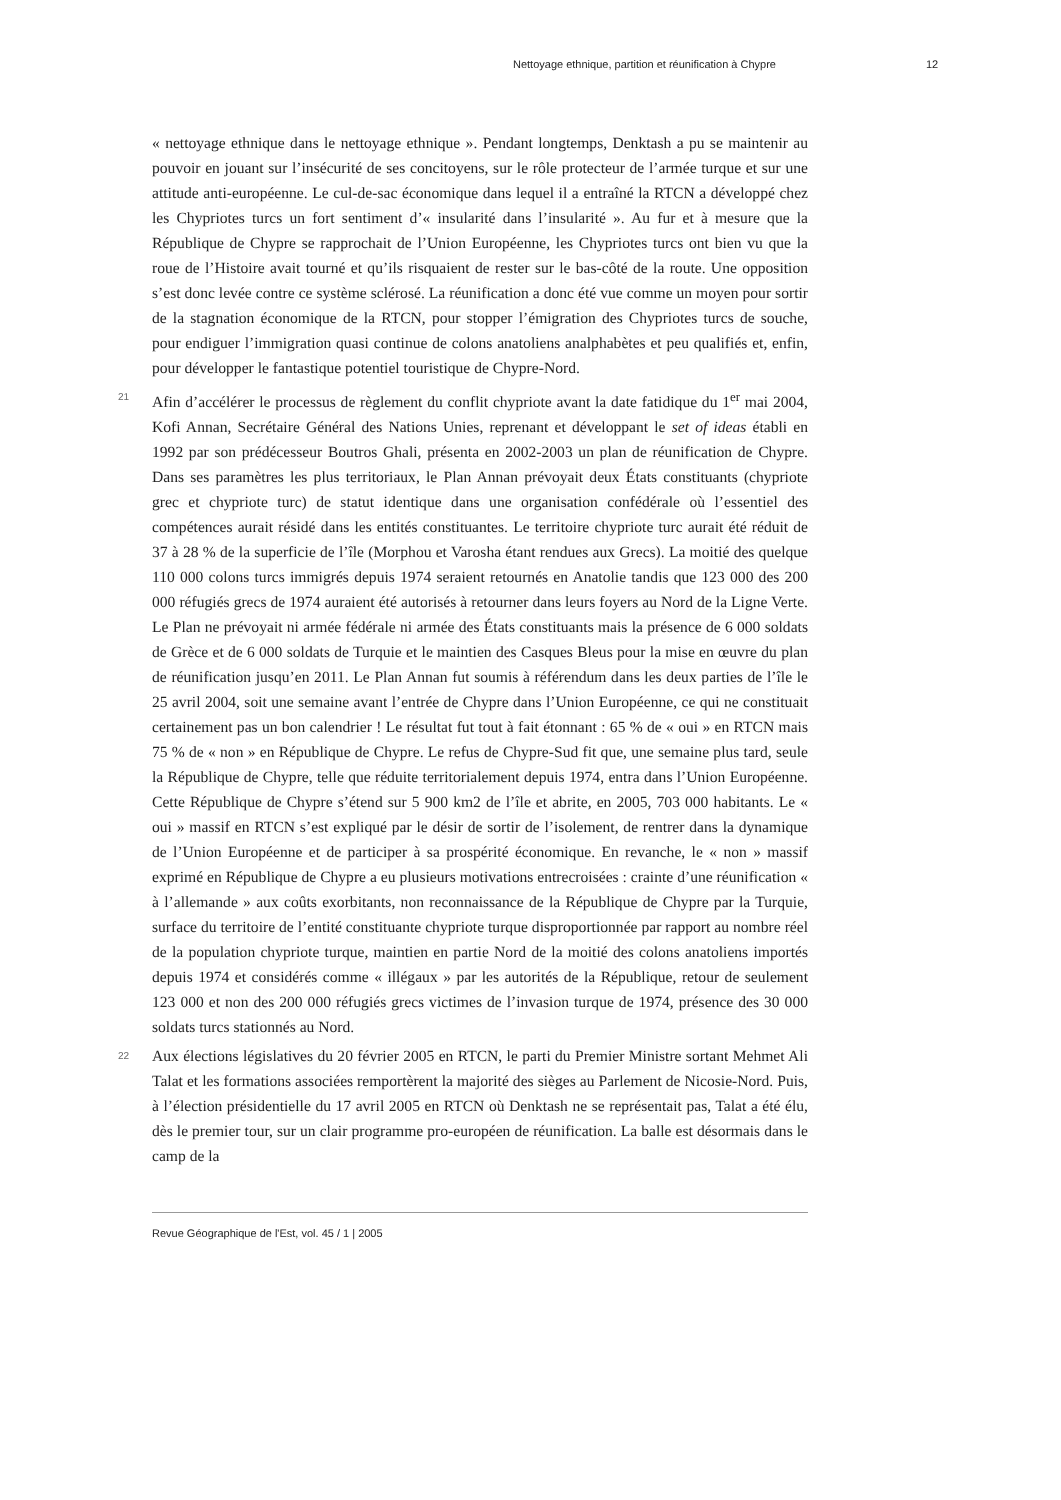Nettoyage ethnique, partition et réunification à Chypre 12
« nettoyage ethnique dans le nettoyage ethnique ». Pendant longtemps, Denktash a pu se maintenir au pouvoir en jouant sur l’insécurité de ses concitoyens, sur le rôle protecteur de l’armée turque et sur une attitude anti-européenne. Le cul-de-sac économique dans lequel il a entraîné la RTCN a développé chez les Chypriotes turcs un fort sentiment d’« insularité dans l’insularité ». Au fur et à mesure que la République de Chypre se rapprochait de l’Union Européenne, les Chypriotes turcs ont bien vu que la roue de l’Histoire avait tourné et qu’ils risquaient de rester sur le bas-côté de la route. Une opposition s’est donc levée contre ce système sclérosé. La réunification a donc été vue comme un moyen pour sortir de la stagnation économique de la RTCN, pour stopper l’émigration des Chypriotes turcs de souche, pour endiguer l’immigration quasi continue de colons anatoliens analphabètes et peu qualifiés et, enfin, pour développer le fantastique potentiel touristique de Chypre-Nord.
21 Afin d’accélérer le processus de règlement du conflit chypriote avant la date fatidique du 1<sup>er</sup> mai 2004, Kofi Annan, Secrétaire Général des Nations Unies, reprenant et développant le set of ideas établi en 1992 par son prédécesseur Boutros Ghali, présenta en 2002-2003 un plan de réunification de Chypre. Dans ses paramètres les plus territoriaux, le Plan Annan prévoyait deux États constituants (chypriote grec et chypriote turc) de statut identique dans une organisation confédérale où l’essentiel des compétences aurait résidé dans les entités constituantes. Le territoire chypriote turc aurait été réduit de 37 à 28 % de la superficie de l’île (Morphou et Varosha étant rendues aux Grecs). La moitié des quelque 110 000 colons turcs immigrés depuis 1974 seraient retournés en Anatolie tandis que 123 000 des 200 000 réfugiés grecs de 1974 auraient été autorisés à retourner dans leurs foyers au Nord de la Ligne Verte. Le Plan ne prévoyait ni armée fédérale ni armée des États constituants mais la présence de 6 000 soldats de Grèce et de 6 000 soldats de Turquie et le maintien des Casques Bleus pour la mise en œuvre du plan de réunification jusqu’en 2011. Le Plan Annan fut soumis à référendum dans les deux parties de l’île le 25 avril 2004, soit une semaine avant l’entrée de Chypre dans l’Union Européenne, ce qui ne constituait certainement pas un bon calendrier ! Le résultat fut tout à fait étonnant : 65 % de « oui » en RTCN mais 75 % de « non » en République de Chypre. Le refus de Chypre-Sud fit que, une semaine plus tard, seule la République de Chypre, telle que réduite territorialement depuis 1974, entra dans l’Union Européenne. Cette République de Chypre s’étend sur 5 900 km2 de l’île et abrite, en 2005, 703 000 habitants. Le « oui » massif en RTCN s’est expliqué par le désir de sortir de l’isolement, de rentrer dans la dynamique de l’Union Européenne et de participer à sa prospérité économique. En revanche, le « non » massif exprimé en République de Chypre a eu plusieurs motivations entrecroisées : crainte d’une réunification « à l’allemande » aux coûts exorbitants, non reconnaissance de la République de Chypre par la Turquie, surface du territoire de l’entité constituante chypriote turque disproportionnée par rapport au nombre réel de la population chypriote turque, maintien en partie Nord de la moitié des colons anatoliens importés depuis 1974 et considérés comme « illégaux » par les autorités de la République, retour de seulement 123 000 et non des 200 000 réfugiés grecs victimes de l’invasion turque de 1974, présence des 30 000 soldats turcs stationnés au Nord.
22 Aux élections législatives du 20 février 2005 en RTCN, le parti du Premier Ministre sortant Mehmet Ali Talat et les formations associées remportèrent la majorité des sièges au Parlement de Nicosie-Nord. Puis, à l’élection présidentielle du 17 avril 2005 en RTCN où Denktash ne se représentait pas, Talat a été élu, dès le premier tour, sur un clair programme pro-européen de réunification. La balle est désormais dans le camp de la
Revue Géographique de l'Est, vol. 45 / 1 | 2005